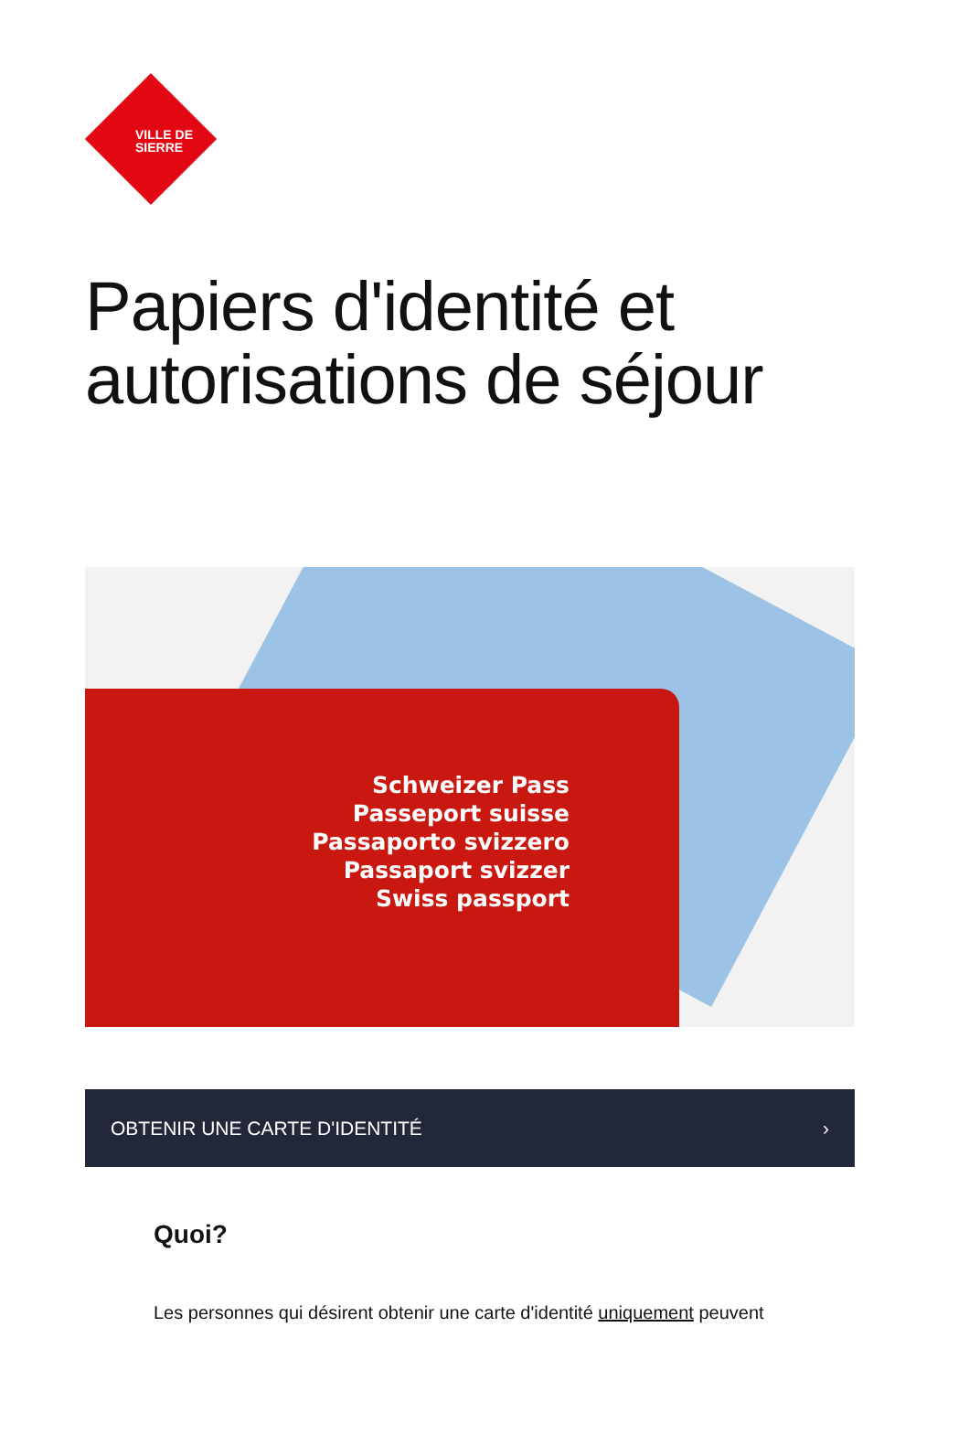VILLE DE
SIERRE
Papiers d'identité et autorisations de séjour
Schweizer Pass
Passeport suisse
Passaporto svizzero
Passaport svizzer
Swiss passport
OBTENIR UNE CARTE D'IDENTITÉ ›
Quoi?
Les personnes qui désirent obtenir une carte d'identité uniquement peuvent